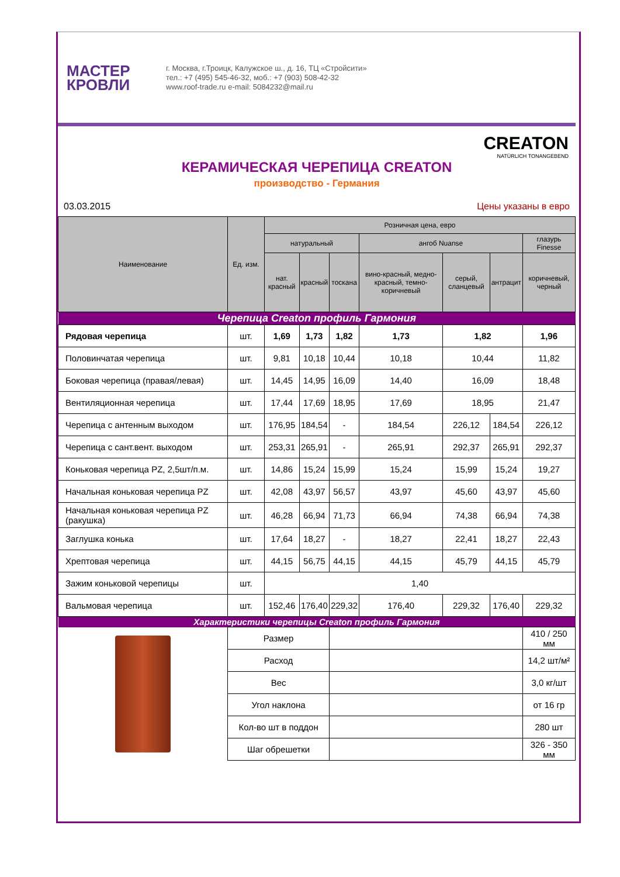МАСТЕР
КРОВЛИ
г. Москва, г.Троицк, Калужское ш., д. 16, ТЦ «Стройсити»
тел.: +7 (495) 545-46-32, моб.: +7 (903) 508-42-32
www.roof-trade.ru e-mail: 5084232@mail.ru
CREATON
NATÜRLICH TONANGEBEND
КЕРАМИЧЕСКАЯ ЧЕРЕПИЦА CREATON
производство - Германия
03.03.2015 Цены указаны в евро
| Наименование | Ед. изм. | Розничная цена, евро | | | | | | |
| --- | --- | --- | --- | --- | --- | --- | --- | --- |
| | | натуральный | | | ангоб Nuanse | | | глазурь Finesse |
| | | нат. красный | красный | тоскана | вино-красный, медно-красный, темно-коричневый | серый, сланцевый | антрацит | коричневый, черный |
| Черепица Creaton профиль Гармония | | | | | | | | |
| Рядовая черепица | шт. | 1,69 | 1,73 | 1,82 | 1,73 | 1,82 | | 1,96 |
| Половинчатая черепица | шт. | 9,81 | 10,18 | 10,44 | 10,18 | 10,44 | | 11,82 |
| Боковая черепица (правая/левая) | шт. | 14,45 | 14,95 | 16,09 | 14,40 | 16,09 | | 18,48 |
| Вентиляционная черепица | шт. | 17,44 | 17,69 | 18,95 | 17,69 | 18,95 | | 21,47 |
| Черепица с антенным выходом | шт. | 176,95 | 184,54 | - | 184,54 | 226,12 | 184,54 | 226,12 |
| Черепица с сант.вент. выходом | шт. | 253,31 | 265,91 | - | 265,91 | 292,37 | 265,91 | 292,37 |
| Коньковая черепица PZ, 2,5шт/п.м. | шт. | 14,86 | 15,24 | 15,99 | 15,24 | 15,99 | 15,24 | 19,27 |
| Начальная коньковая черепица PZ | шт. | 42,08 | 43,97 | 56,57 | 43,97 | 45,60 | 43,97 | 45,60 |
| Начальная коньковая черепица PZ (ракушка) | шт. | 46,28 | 66,94 | 71,73 | 66,94 | 74,38 | 66,94 | 74,38 |
| Заглушка конька | шт. | 17,64 | 18,27 | - | 18,27 | 22,41 | 18,27 | 22,43 |
| Хрептовая черепица | шт. | 44,15 | 56,75 | 44,15 | 44,15 | 45,79 | 44,15 | 45,79 |
| Зажим коньковой черепицы | шт. | 1,40 | | | | | | |
| Вальмовая черепица | шт. | 152,46 | 176,40 | 229,32 | 176,40 | 229,32 | 176,40 | 229,32 |
| Характеристики черепицы Creaton профиль Гармония | | | | | | | | |
| | Размер | | | | | | | 410 / 250 мм |
| | Расход | | | | | | | 14,2 шт/м² |
| | Вес | | | | | | | 3,0 кг/шт |
| | Угол наклона | | | | | | | от 16 гр |
| | Кол-во шт в поддон | | | | | | | 280 шт |
| | Шаг обрешетки | | | | | | | 326 - 350 мм |